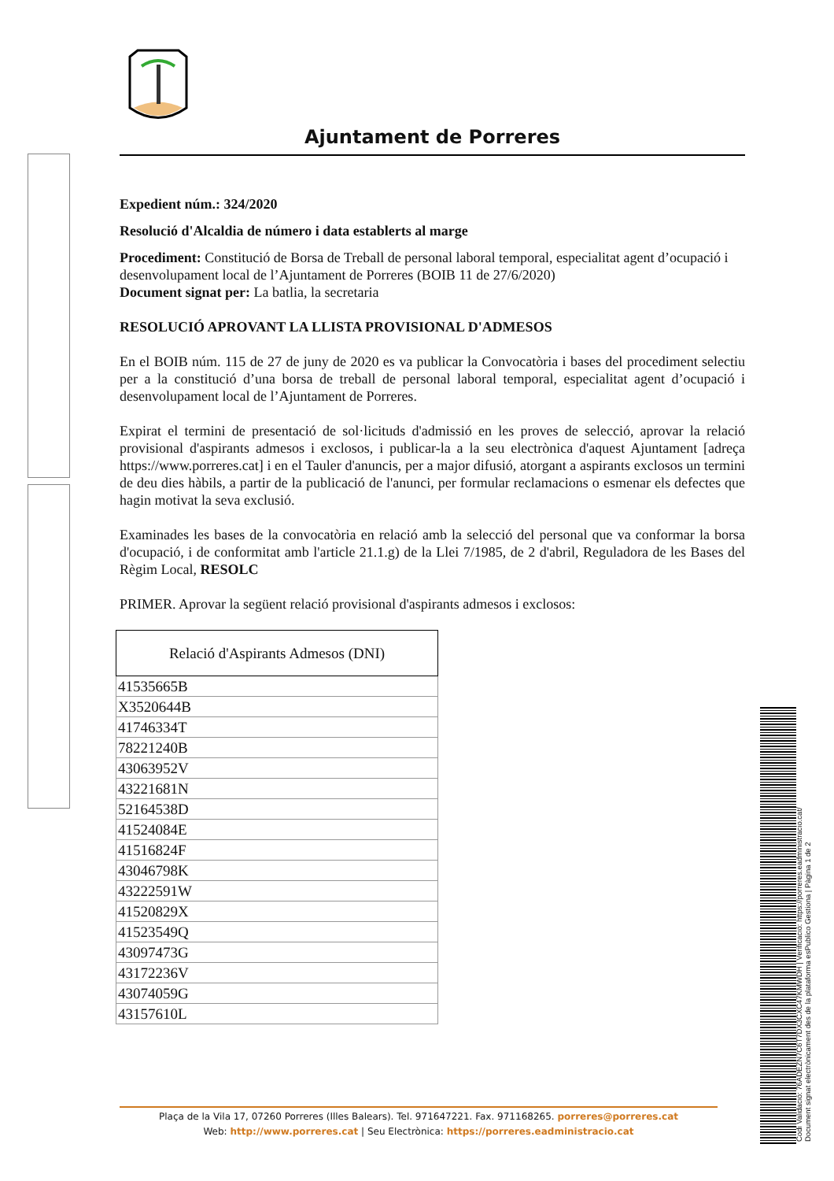Ajuntament de Porreres
Expedient núm.: 324/2020
Resolució d'Alcaldia de número i data establerts al marge
Procediment: Constitució de Borsa de Treball de personal laboral temporal, especialitat agent d’ocupació i desenvolupament local de l’Ajuntament de Porreres (BOIB 11 de 27/6/2020)
Document signat per: La batlia, la secretaria
RESOLUCIÓ APROVANT LA LLISTA PROVISIONAL D'ADMESOS
En el BOIB núm. 115 de 27 de juny de 2020 es va publicar la Convocatòria i bases del procediment selectiu per a la constitució d’una borsa de treball de personal laboral temporal, especialitat agent d’ocupació i desenvolupament local de l’Ajuntament de Porreres.
Expirat el termini de presentació de sol·licituds d'admissió en les proves de selecció, aprovar la relació provisional d'aspirants admesos i exclosos, i publicar-la a la seu electrònica d'aquest Ajuntament [adreça https://www.porreres.cat] i en el Tauler d'anuncis, per a major difusió, atorgant a aspirants exclosos un termini de deu dies hàbils, a partir de la publicació de l'anunci, per formular reclamacions o esmenar els defectes que hagin motivat la seva exclusió.
Examinades les bases de la convocatòria en relació amb la selecció del personal que va conformar la borsa d'ocupació, i de conformitat amb l'article 21.1.g) de la Llei 7/1985, de 2 d'abril, Reguladora de les Bases del Règim Local, RESOLC
PRIMER. Aprovar la següent relació provisional d'aspirants admesos i exclosos:
| Relació d'Aspirants Admesos (DNI) |
| --- |
| 41535665B |
| X3520644B |
| 41746334T |
| 78221240B |
| 43063952V |
| 43221681N |
| 52164538D |
| 41524084E |
| 41516824F |
| 43046798K |
| 43222591W |
| 41520829X |
| 41523549Q |
| 43097473G |
| 43172236V |
| 43074059G |
| 43157610L |
Plaça de la Vila 17, 07260 Porreres (Illes Balears). Tel. 971647221. Fax. 971168265. porreres@porreres.cat
Web: http://www.porreres.cat | Seu Electrònica: https://porreres.eadministracio.cat
Codi Validació: 76ADEZN7C6T7DX3CXC47KMWDH | Verificació: https://porreres.eadministracio.cat/
Document signat electrònicament des de la plataforma esPublico Gestiona | Pàgina 1 de 2